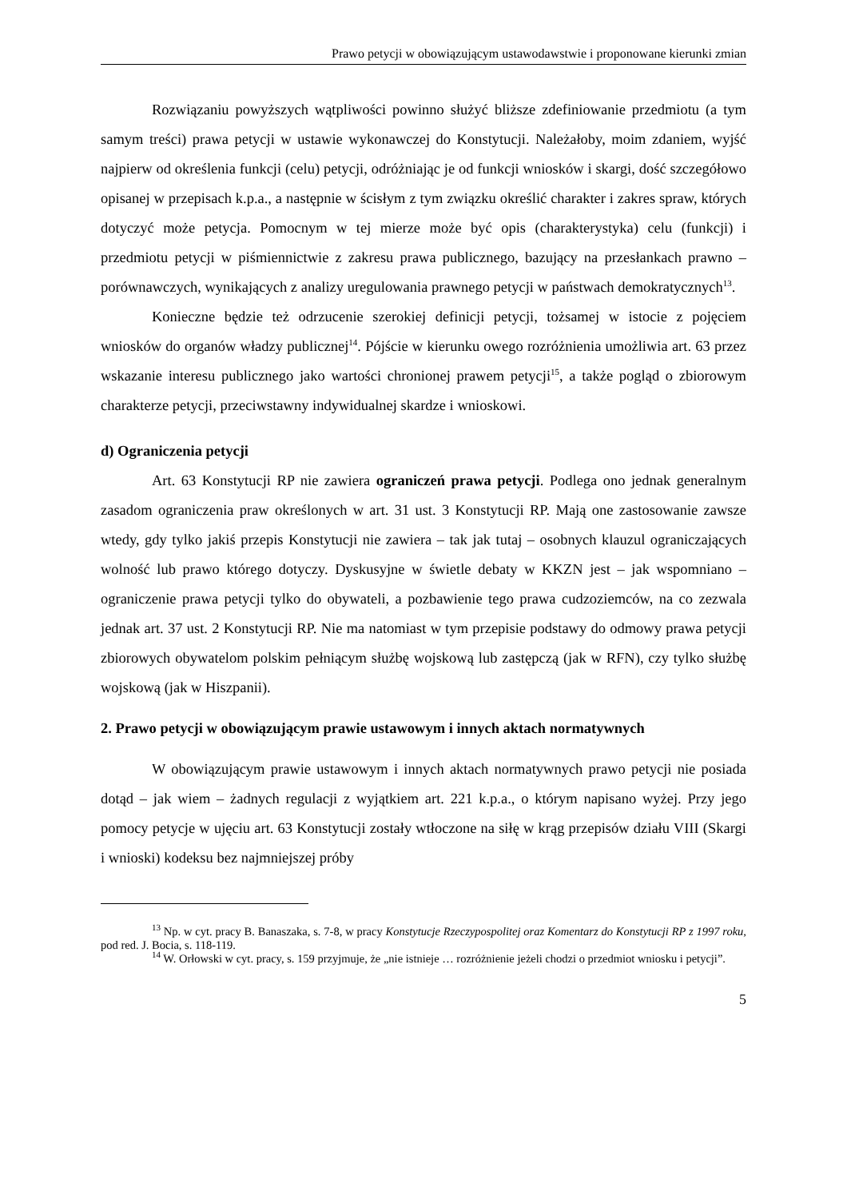Prawo petycji w obowiązującym ustawodawstwie i proponowane kierunki zmian
Rozwiązaniu powyższych wątpliwości powinno służyć bliższe zdefiniowanie przedmiotu (a tym samym treści) prawa petycji w ustawie wykonawczej do Konstytucji. Należałoby, moim zdaniem, wyjść najpierw od określenia funkcji (celu) petycji, odróżniając je od funkcji wniosków i skargi, dość szczegółowo opisanej w przepisach k.p.a., a następnie w ścisłym z tym związku określić charakter i zakres spraw, których dotyczyć może petycja. Pomocnym w tej mierze może być opis (charakterystyka) celu (funkcji) i przedmiotu petycji w piśmiennictwie z zakresu prawa publicznego, bazujący na przesłankach prawno – porównawczych, wynikających z analizy uregulowania prawnego petycji w państwach demokratycznych<sup>13</sup>.
Konieczne będzie też odrzucenie szerokiej definicji petycji, tożsamej w istocie z pojęciem wniosków do organów władzy publicznej<sup>14</sup>. Pójście w kierunku owego rozróżnienia umożliwia art. 63 przez wskazanie interesu publicznego jako wartości chronionej prawem petycji<sup>15</sup>, a także pogląd o zbiorowym charakterze petycji, przeciwstawny indywidualnej skardze i wnioskowi.
d) Ograniczenia petycji
Art. 63 Konstytucji RP nie zawiera ograniczeń prawa petycji. Podlega ono jednak generalnym zasadom ograniczenia praw określonych w art. 31 ust. 3 Konstytucji RP. Mają one zastosowanie zawsze wtedy, gdy tylko jakiś przepis Konstytucji nie zawiera – tak jak tutaj – osobnych klauzul ograniczających wolność lub prawo którego dotyczy. Dyskusyjne w świetle debaty w KKZN jest – jak wspomniano – ograniczenie prawa petycji tylko do obywateli, a pozbawienie tego prawa cudzoziemców, na co zezwala jednak art. 37 ust. 2 Konstytucji RP. Nie ma natomiast w tym przepisie podstawy do odmowy prawa petycji zbiorowych obywatelom polskim pełniącym służbę wojskową lub zastępczą (jak w RFN), czy tylko służbę wojskową (jak w Hiszpanii).
2. Prawo petycji w obowiązującym prawie ustawowym i innych aktach normatywnych
W obowiązującym prawie ustawowym i innych aktach normatywnych prawo petycji nie posiada dotąd – jak wiem – żadnych regulacji z wyjątkiem art. 221 k.p.a., o którym napisano wyżej. Przy jego pomocy petycje w ujęciu art. 63 Konstytucji zostały wtłoczone na siłę w krąg przepisów działu VIII (Skargi i wnioski) kodeksu bez najmniejszej próby
<sup>13</sup> Np. w cyt. pracy B. Banaszaka, s. 7-8, w pracy Konstytucje Rzeczypospolitej oraz Komentarz do Konstytucji RP z 1997 roku, pod red. J. Bocia, s. 118-119.
<sup>14</sup> W. Orłowski w cyt. pracy, s. 159 przyjmuje, że „nie istnieje … rozróżnienie jeżeli chodzi o przedmiot wniosku i petycji”.
5